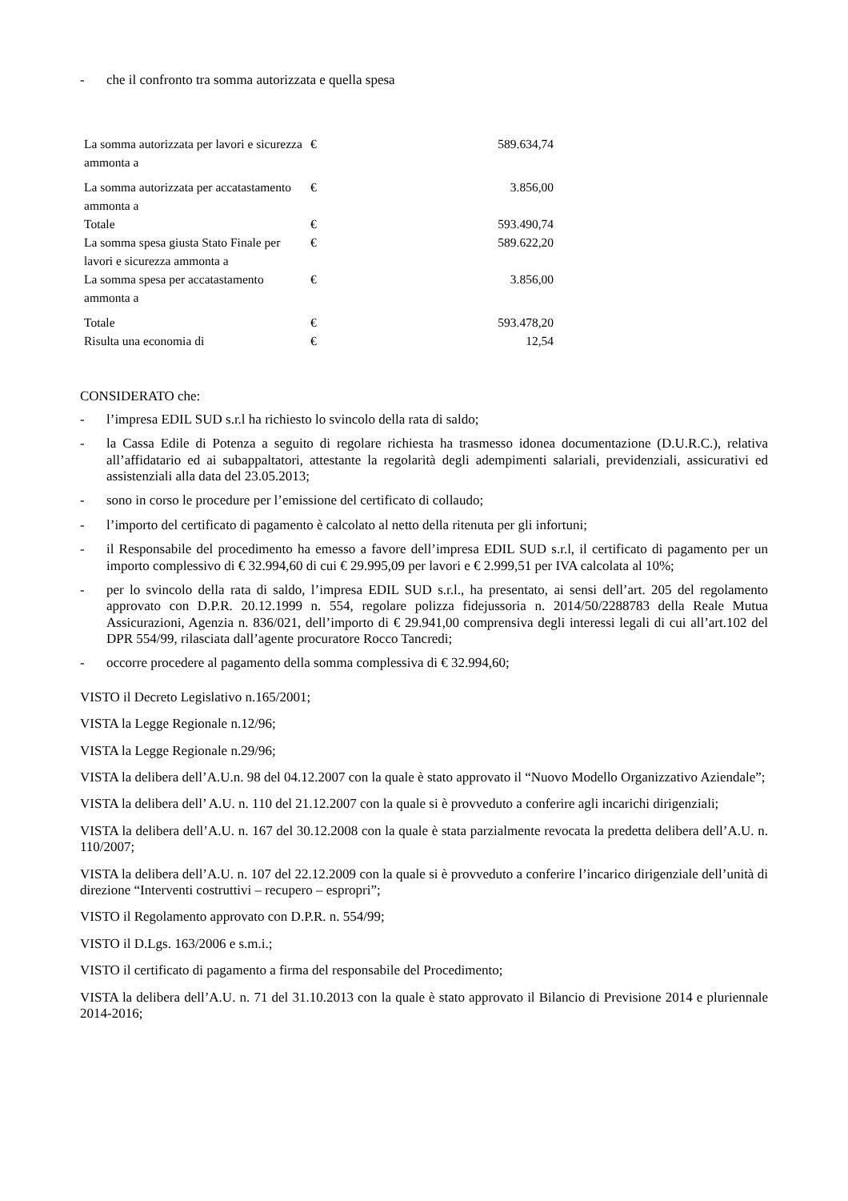- che il confronto tra somma autorizzata e quella spesa
| La somma autorizzata per lavori e sicurezza ammonta a | € | 589.634,74 |
| La somma autorizzata per accatastamento ammonta a | € | 3.856,00 |
| Totale | € | 593.490,74 |
| La somma spesa giusta Stato Finale per lavori e sicurezza ammonta a | € | 589.622,20 |
| La somma spesa per accatastamento ammonta a | € | 3.856,00 |
| Totale | € | 593.478,20 |
| Risulta una economia di | € | 12,54 |
CONSIDERATO che:
- l’impresa EDIL SUD s.r.l ha richiesto lo svincolo della rata di saldo;
- la Cassa Edile di Potenza a seguito di regolare richiesta ha trasmesso idonea documentazione (D.U.R.C.), relativa all’affidatario ed ai subappaltatori, attestante la regolarità degli adempimenti salariali, previdenziali, assicurativi ed assistenziali alla data del 23.05.2013;
- sono in corso le procedure per l’emissione del certificato di collaudo;
- l’importo del certificato di pagamento è calcolato al netto della ritenuta per gli infortuni;
- il Responsabile del procedimento ha emesso a favore dell’impresa EDIL SUD s.r.l, il certificato di pagamento per un importo complessivo di € 32.994,60 di cui € 29.995,09 per lavori e € 2.999,51 per IVA calcolata al 10%;
- per lo svincolo della rata di saldo, l’impresa EDIL SUD s.r.l., ha presentato, ai sensi dell’art. 205 del regolamento approvato con D.P.R. 20.12.1999 n. 554, regolare polizza fidejussoria n. 2014/50/2288783 della Reale Mutua Assicurazioni, Agenzia n. 836/021, dell’importo di € 29.941,00 comprensiva degli interessi legali di cui all’art.102 del DPR 554/99, rilasciata dall’agente procuratore Rocco Tancredi;
- occorre procedere al pagamento della somma complessiva di € 32.994,60;
VISTO il Decreto Legislativo n.165/2001;
VISTA la Legge Regionale n.12/96;
VISTA la Legge Regionale n.29/96;
VISTA la delibera dell’A.U.n. 98 del 04.12.2007 con la quale è stato approvato il “Nuovo Modello Organizzativo Aziendale”;
VISTA la delibera dell’ A.U. n. 110 del 21.12.2007 con la quale si è provveduto a conferire agli incarichi dirigenziali;
VISTA la delibera dell’A.U. n. 167 del 30.12.2008 con la quale è stata parzialmente revocata la predetta delibera dell’A.U. n. 110/2007;
VISTA la delibera dell’A.U. n. 107 del 22.12.2009 con la quale si è provveduto a conferire l’incarico dirigenziale dell’unità di direzione “Interventi costruttivi – recupero – espropri”;
VISTO il Regolamento approvato con D.P.R. n. 554/99;
VISTO il D.Lgs. 163/2006 e s.m.i.;
VISTO il certificato di pagamento a firma del responsabile del Procedimento;
VISTA la delibera dell’A.U. n. 71 del 31.10.2013 con la quale è stato approvato il Bilancio di Previsione 2014 e pluriennale 2014-2016;